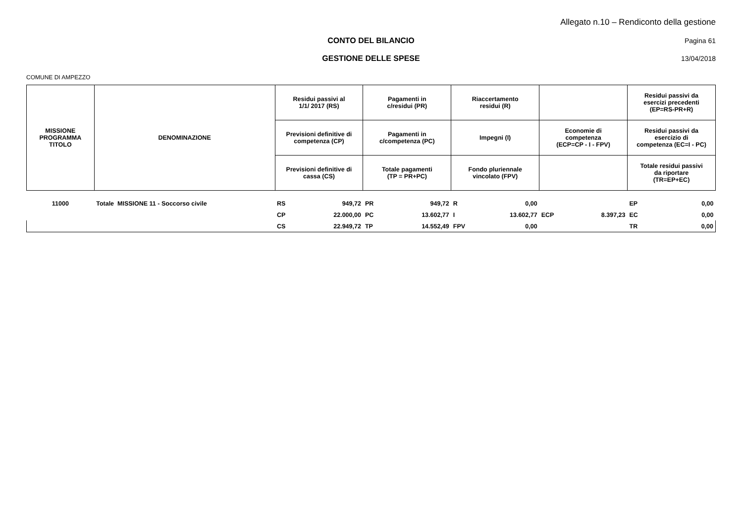Allegato n.10 – Rendiconto della gestione
CONTO DEL BILANCIO Pagina 61
GESTIONE DELLE SPESE 13/04/2018
COMUNE DI AMPEZZO
| MISSIONE PROGRAMMA TITOLO | DENOMINAZIONE | Residui passivi al 1/1/ 2017 (RS) | | Pagamenti in c/residui (PR) | | Riaccertamento residui (R) | | | | Residui passivi da esercizi precedenti (EP=RS-PR+R) | |
| --- | --- | --- | --- | --- | --- | --- | --- | --- | --- | --- | --- |
| | | Previsioni definitive di competenza (CP) | | Pagamenti in c/competenza (PC) | | Impegni (I) | | Economie di competenza (ECP=CP - I - FPV) | | Residui passivi da esercizio di competenza (EC=I - PC) | |
| | | Previsioni definitive di cassa (CS) | | Totale pagamenti (TP = PR+PC) | | Fondo pluriennale vincolato (FPV) | | | | Totale residui passivi da riportare (TR=EP+EC) | |
| 11000 | Totale MISSIONE 11 - Soccorso civile | RS | 949,72 | PR | 949,72 | R | 0,00 | | | EP | 0,00 |
| | | CP | 22.000,00 | PC | 13.602,77 | I | 13.602,77 | ECP | 8.397,23 | EC | 0,00 |
| | | CS | 22.949,72 | TP | 14.552,49 | FPV | 0,00 | | | TR | 0,00 |